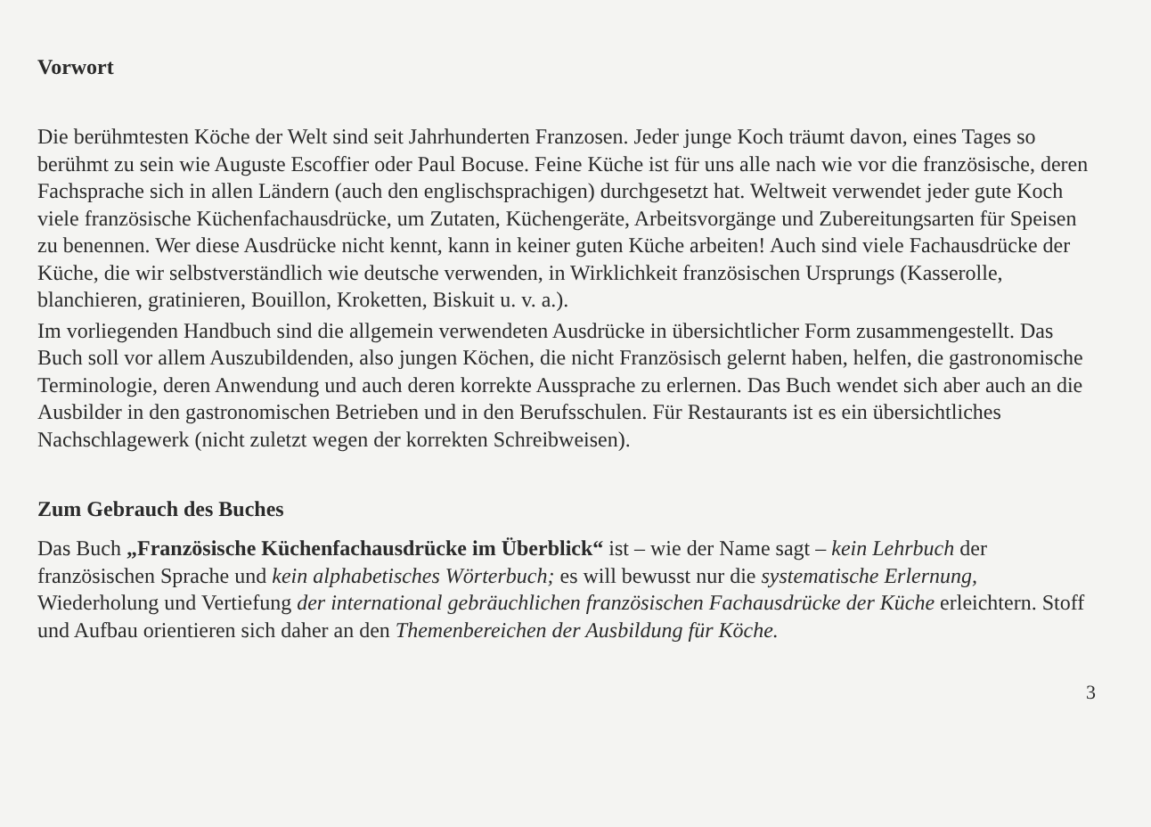Vorwort
Die berühmtesten Köche der Welt sind seit Jahrhunderten Franzosen. Jeder junge Koch träumt davon, eines Tages so berühmt zu sein wie Auguste Escoffier oder Paul Bocuse. Feine Küche ist für uns alle nach wie vor die französische, deren Fachsprache sich in allen Ländern (auch den englischsprachigen) durchgesetzt hat. Weltweit verwendet jeder gute Koch viele französische Küchenfachausdrücke, um Zutaten, Küchengeräte, Arbeitsvorgänge und Zubereitungsarten für Speisen zu benennen. Wer diese Ausdrücke nicht kennt, kann in keiner guten Küche arbeiten! Auch sind viele Fachausdrücke der Küche, die wir selbstverständlich wie deutsche verwenden, in Wirklichkeit französischen Ursprungs (Kasserolle, blanchieren, gratinieren, Bouillon, Kroketten, Biskuit u. v. a.).
Im vorliegenden Handbuch sind die allgemein verwendeten Ausdrücke in übersichtlicher Form zusammengestellt. Das Buch soll vor allem Auszubildenden, also jungen Köchen, die nicht Französisch gelernt haben, helfen, die gastronomische Terminologie, deren Anwendung und auch deren korrekte Aussprache zu erlernen. Das Buch wendet sich aber auch an die Ausbilder in den gastronomischen Betrieben und in den Berufsschulen. Für Restaurants ist es ein übersichtliches Nachschlagewerk (nicht zuletzt wegen der korrekten Schreibweisen).
Zum Gebrauch des Buches
Das Buch „Französische Küchenfachausdrücke im Überblick“ ist – wie der Name sagt – kein Lehrbuch der französischen Sprache und kein alphabetisches Wörterbuch; es will bewusst nur die systematische Erlernung, Wiederholung und Vertiefung der international gebräuchlichen französischen Fachausdrücke der Küche erleichtern. Stoff und Aufbau orientieren sich daher an den Themenbereichen der Ausbildung für Köche.
3